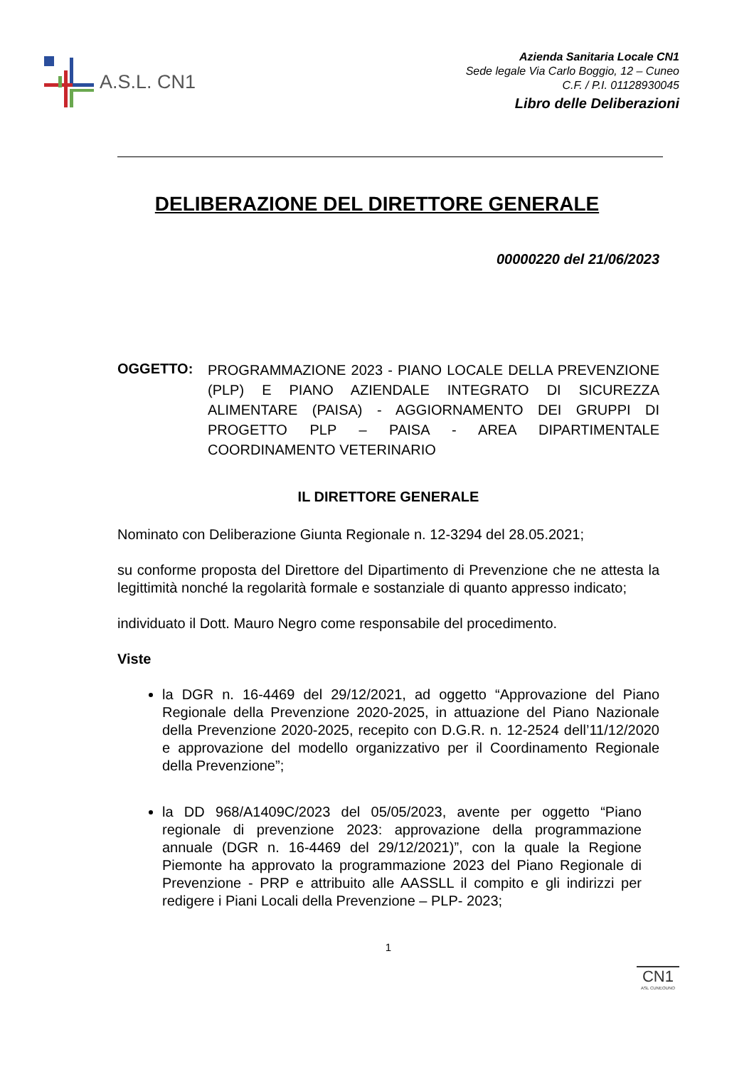A.S.L. CN1
Azienda Sanitaria Locale CN1
Sede legale Via Carlo Boggio, 12 – Cuneo
C.F. / P.I. 01128930045
Libro delle Deliberazioni
DELIBERAZIONE DEL DIRETTORE GENERALE
00000220 del 21/06/2023
OGGETTO:
PROGRAMMAZIONE 2023 - PIANO LOCALE DELLA PREVENZIONE (PLP) E PIANO AZIENDALE INTEGRATO DI SICUREZZA ALIMENTARE (PAISA) - AGGIORNAMENTO DEI GRUPPI DI PROGETTO PLP – PAISA - AREA DIPARTIMENTALE COORDINAMENTO VETERINARIO
IL DIRETTORE GENERALE
Nominato con Deliberazione Giunta Regionale n. 12-3294 del 28.05.2021;
su conforme proposta del Direttore del Dipartimento di Prevenzione che ne attesta la legittimità nonché la regolarità formale e sostanziale di quanto appresso indicato;
individuato il Dott. Mauro Negro come responsabile del procedimento.
Viste
la DGR n. 16-4469 del 29/12/2021, ad oggetto “Approvazione del Piano Regionale della Prevenzione 2020-2025, in attuazione del Piano Nazionale della Prevenzione 2020-2025, recepito con D.G.R. n. 12-2524 dell’11/12/2020 e approvazione del modello organizzativo per il Coordinamento Regionale della Prevenzione”;
la DD 968/A1409C/2023 del 05/05/2023, avente per oggetto “Piano regionale di prevenzione 2023: approvazione della programmazione annuale (DGR n. 16-4469 del 29/12/2021)”, con la quale la Regione Piemonte ha approvato la programmazione 2023 del Piano Regionale di Prevenzione - PRP e attribuito alle AASSLL il compito e gli indirizzi per redigere i Piani Locali della Prevenzione – PLP- 2023;
1
CN1
ASL CUNEOUNO